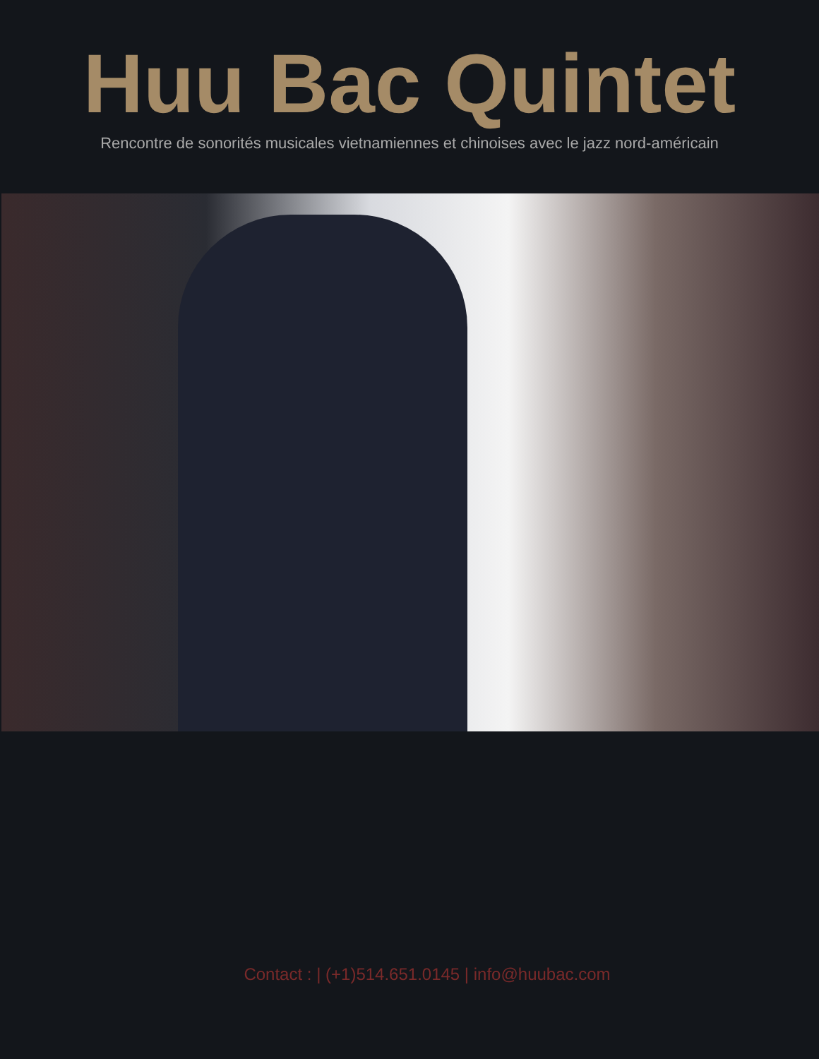Huu Bac Quintet
Rencontre de sonorités musicales vietnamiennes et chinoises avec le jazz nord-américain
Contact : | (+1)514.651.0145 | info@huubac.com